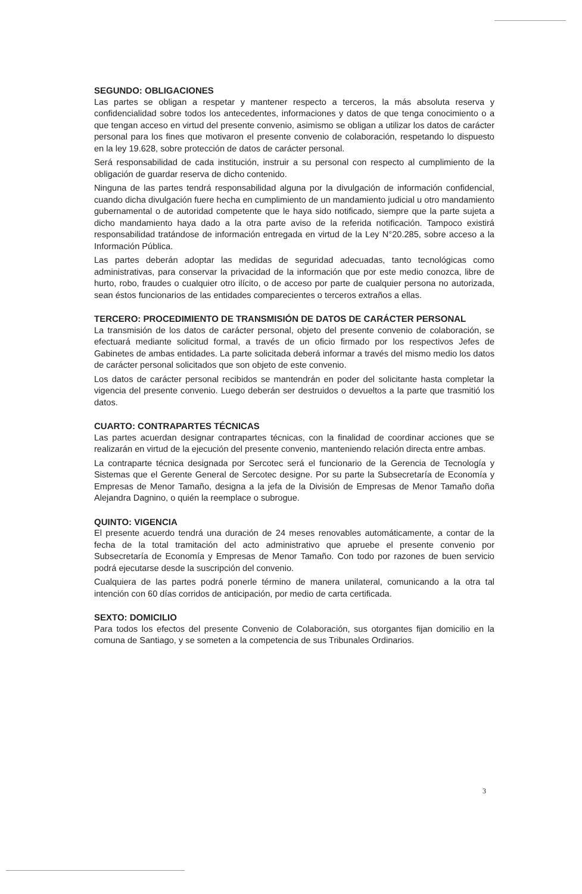SEGUNDO: OBLIGACIONES
Las partes se obligan a respetar y mantener respecto a terceros, la más absoluta reserva y confidencialidad sobre todos los antecedentes, informaciones y datos de que tenga conocimiento o a que tengan acceso en virtud del presente convenio, asimismo se obligan a utilizar los datos de carácter personal para los fines que motivaron el presente convenio de colaboración, respetando lo dispuesto en la ley 19.628, sobre protección de datos de carácter personal.
Será responsabilidad de cada institución, instruir a su personal con respecto al cumplimiento de la obligación de guardar reserva de dicho contenido.
Ninguna de las partes tendrá responsabilidad alguna por la divulgación de información confidencial, cuando dicha divulgación fuere hecha en cumplimiento de un mandamiento judicial u otro mandamiento gubernamental o de autoridad competente que le haya sido notificado, siempre que la parte sujeta a dicho mandamiento haya dado a la otra parte aviso de la referida notificación. Tampoco existirá responsabilidad tratándose de información entregada en virtud de la Ley N°20.285, sobre acceso a la Información Pública.
Las partes deberán adoptar las medidas de seguridad adecuadas, tanto tecnológicas como administrativas, para conservar la privacidad de la información que por este medio conozca, libre de hurto, robo, fraudes o cualquier otro ilícito, o de acceso por parte de cualquier persona no autorizada, sean éstos funcionarios de las entidades comparecientes o terceros extraños a ellas.
TERCERO: PROCEDIMIENTO DE TRANSMISIÓN DE DATOS DE CARÁCTER PERSONAL
La transmisión de los datos de carácter personal, objeto del presente convenio de colaboración, se efectuará mediante solicitud formal, a través de un oficio firmado por los respectivos Jefes de Gabinetes de ambas entidades. La parte solicitada deberá informar a través del mismo medio los datos de carácter personal solicitados que son objeto de este convenio.
Los datos de carácter personal recibidos se mantendrán en poder del solicitante hasta completar la vigencia del presente convenio. Luego deberán ser destruidos o devueltos a la parte que trasmitió los datos.
CUARTO: CONTRAPARTES TÉCNICAS
Las partes acuerdan designar contrapartes técnicas, con la finalidad de coordinar acciones que se realizarán en virtud de la ejecución del presente convenio, manteniendo relación directa entre ambas.
La contraparte técnica designada por Sercotec será el funcionario de la Gerencia de Tecnología y Sistemas que el Gerente General de Sercotec designe. Por su parte la Subsecretaría de Economía y Empresas de Menor Tamaño, designa a la jefa de la División de Empresas de Menor Tamaño doña Alejandra Dagnino, o quién la reemplace o subrogue.
QUINTO: VIGENCIA
El presente acuerdo tendrá una duración de 24 meses renovables automáticamente, a contar de la fecha de la total tramitación del acto administrativo que apruebe el presente convenio por Subsecretaría de Economía y Empresas de Menor Tamaño. Con todo por razones de buen servicio podrá ejecutarse desde la suscripción del convenio.
Cualquiera de las partes podrá ponerle término de manera unilateral, comunicando a la otra tal intención con 60 días corridos de anticipación, por medio de carta certificada.
SEXTO: DOMICILIO
Para todos los efectos del presente Convenio de Colaboración, sus otorgantes fijan domicilio en la comuna de Santiago, y se someten a la competencia de sus Tribunales Ordinarios.
3